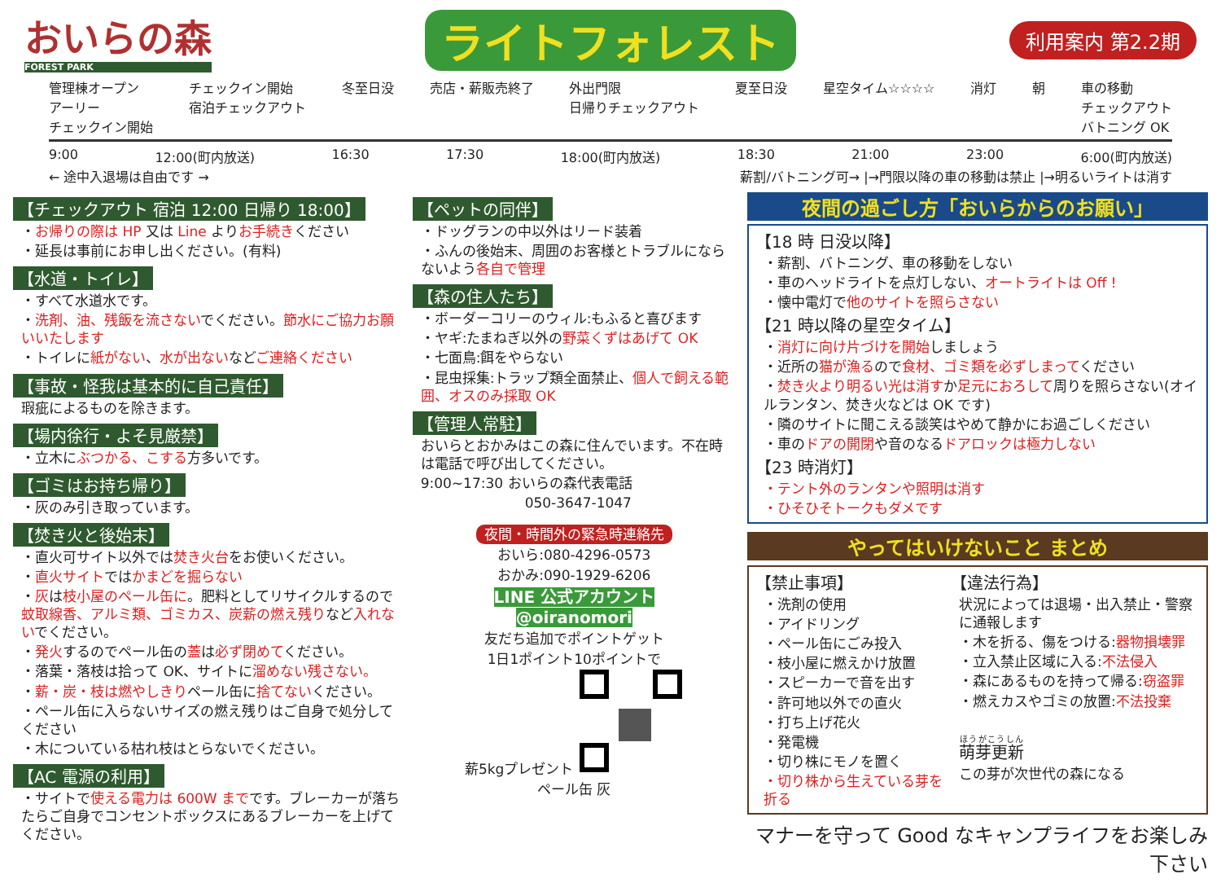おいらの森
FOREST PARK
ライトフォレスト
利用案内 第2.2期
管理棟オープン
アーリー
チェックイン開始 チェックイン開始
宿泊チェックアウト 冬至日没 売店・薪販売終了 外出門限
日帰りチェックアウト 夏至日没 星空タイム☆☆☆☆ 消灯 朝 車の移動
チェックアウト
バトニング OK
9:00 12:00(町内放送) 16:30 17:30 18:00(町内放送) 18:30 21:00 23:00 6:00(町内放送)
← 途中入退場は自由です → 薪割/バトニング可→ |→門限以降の車の移動は禁止 |→明るいライトは消す
【チェックアウト 宿泊 12:00 日帰り 18:00】
・お帰りの際は HP 又は Line よりお手続きください
・延長は事前にお申し出ください。(有料)
【水道・トイレ】
・すべて水道水です。
・洗剤、油、残飯を流さないでください。節水にご協力お願いいたします
・トイレに紙がない、水が出ないなどご連絡ください
【事故・怪我は基本的に自己責任】
瑕疵によるものを除きます。
【場内徐行・よそ見厳禁】
・立木にぶつかる、こする方多いです。
【ゴミはお持ち帰り】
・灰のみ引き取っています。
【焚き火と後始末】
・直火可サイト以外では焚き火台をお使いください。
・直火サイトではかまどを掘らない
・灰は枝小屋のペール缶に。肥料としてリサイクルするので蚊取線香、アルミ類、ゴミカス、炭薪の燃え残りなど入れないでください。
・発火するのでペール缶の蓋は必ず閉めてください。
・落葉・落枝は拾って OK、サイトに溜めない残さない。
・薪・炭・枝は燃やしきりペール缶に捨てないください。
・ペール缶に入らないサイズの燃え残りはご自身で処分してください
・木についている枯れ枝はとらないでください。
【AC 電源の利用】
・サイトで使える電力は 600W までです。ブレーカーが落ちたらご自身でコンセントボックスにあるブレーカーを上げてください。
【ペットの同伴】
・ドッグランの中以外はリード装着
・ふんの後始末、周囲のお客様とトラブルにならないよう各自で管理
【森の住人たち】
・ボーダーコリーのウィル:もふると喜びます
・ヤギ:たまねぎ以外の野菜くずはあげて OK
・七面鳥:餌をやらない
・昆虫採集:トラップ類全面禁止、個人で飼える範囲、オスのみ採取 OK
【管理人常駐】
おいらとおかみはこの森に住んでいます。不在時は電話で呼び出してください。
9:00~17:30 おいらの森代表電話
050-3647-1047
夜間・時間外の緊急時連絡先
おいら:080-4296-0573
おかみ:090-1929-6206
LINE 公式アカウント
@oiranomori
友だち追加でポイントゲット
1日1ポイント10ポイントで
薪5kgプレゼント
ペール缶 灰
夜間の過ごし方「おいらからのお願い」
【18 時 日没以降】
・薪割、バトニング、車の移動をしない
・車のヘッドライトを点灯しない、オートライトは Off !
・懐中電灯で他のサイトを照らさない
【21 時以降の星空タイム】
・消灯に向け片づけを開始しましょう
・近所の猫が漁るので食材、ゴミ類を必ずしまってください
・焚き火より明るい光は消すか足元におろして周りを照らさない(オイルランタン、焚き火などは OK です)
・隣のサイトに聞こえる談笑はやめて静かにお過ごしください
・車のドアの開閉や音のなるドアロックは極力しない
【23 時消灯】
・テント外のランタンや照明は消す
・ひそひそトークもダメです
やってはいけないこと まとめ
【禁止事項】
・洗剤の使用
・アイドリング
・ペール缶にごみ投入
・枝小屋に燃えかけ放置
・スピーカーで音を出す
・許可地以外での直火
・打ち上げ花火
・発電機
・切り株にモノを置く
・切り株から生えている芽を折る
【違法行為】
状況によっては退場・出入禁止・警察に通報します
・木を折る、傷をつける:器物損壊罪
・立入禁止区域に入る:不法侵入
・森にあるものを持って帰る:窃盗罪
・燃えカスやゴミの放置:不法投棄
萌芽更新
この芽が次世代の森になる
マナーを守って Good なキャンプライフをお楽しみ下さい